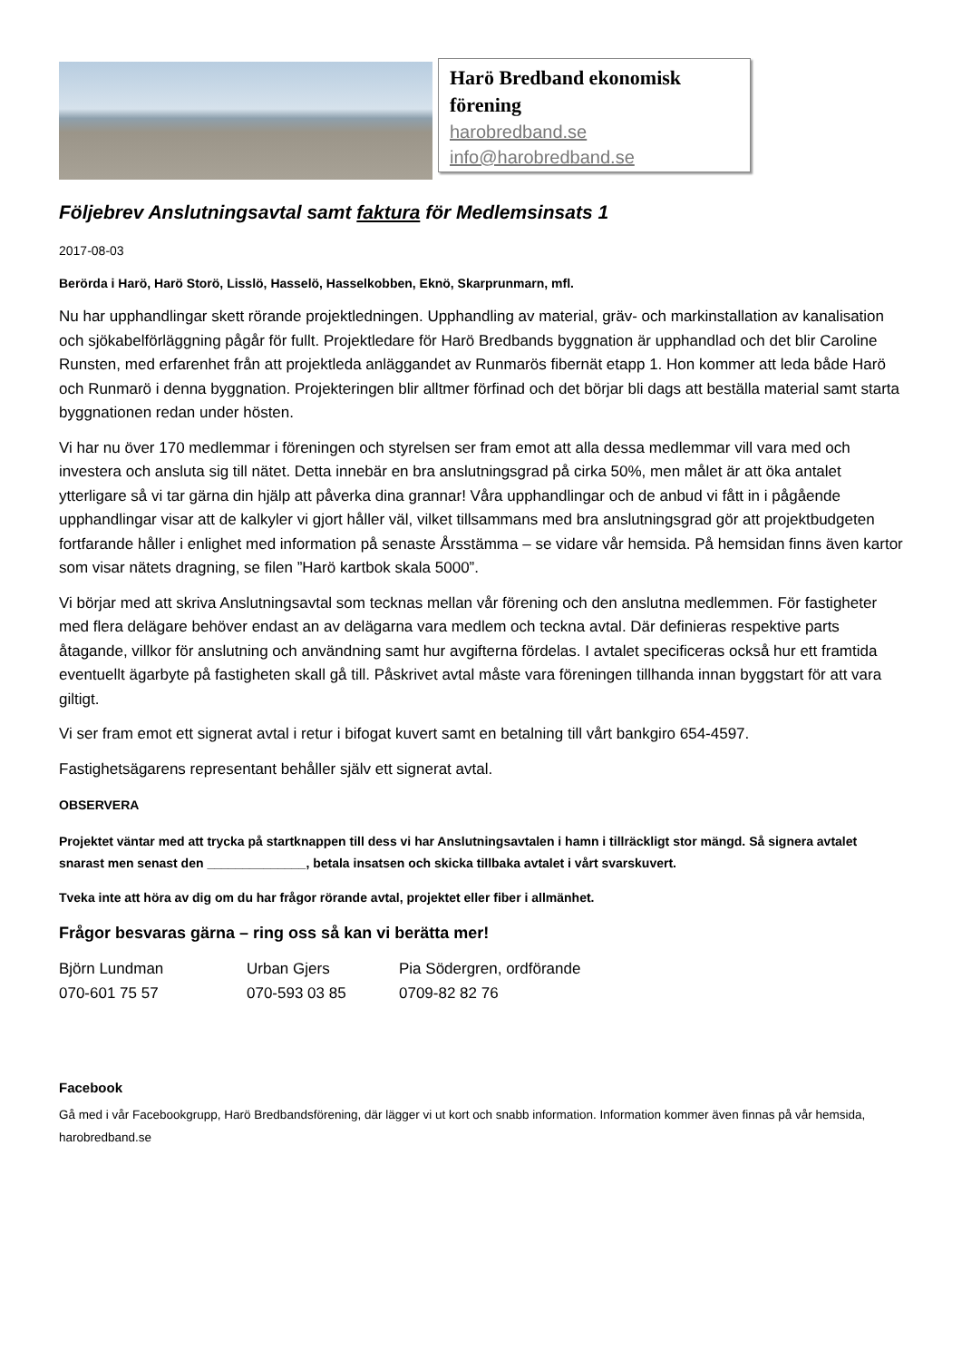Harö Bredband ekonomisk förening
harobredband.se
info@harobredband.se
Följebrev Anslutningsavtal samt faktura för Medlemsinsats 1
2017-08-03
Berörda i Harö, Harö Storö, Lisslö, Hasselö, Hasselkobben, Eknö, Skarprunmarn, mfl.
Nu har upphandlingar skett rörande projektledningen. Upphandling av material, gräv- och markinstallation av kanalisation och sjökabelförläggning pågår för fullt. Projektledare för Harö Bredbands byggnation är upphandlad och det blir Caroline Runsten, med erfarenhet från att projektleda anläggandet av Runmarös fibernät etapp 1. Hon kommer att leda både Harö och Runmarö i denna byggnation. Projekteringen blir alltmer förfinad och det börjar bli dags att beställa material samt starta byggnationen redan under hösten.
Vi har nu över 170 medlemmar i föreningen och styrelsen ser fram emot att alla dessa medlemmar vill vara med och investera och ansluta sig till nätet. Detta innebär en bra anslutningsgrad på cirka 50%, men målet är att öka antalet ytterligare så vi tar gärna din hjälp att påverka dina grannar! Våra upphandlingar och de anbud vi fått in i pågående upphandlingar visar att de kalkyler vi gjort håller väl, vilket tillsammans med bra anslutningsgrad gör att projektbudgeten fortfarande håller i enlighet med information på senaste Årsstämma – se vidare vår hemsida. På hemsidan finns även kartor som visar nätets dragning, se filen ”Harö kartbok skala 5000”.
Vi börjar med att skriva Anslutningsavtal som tecknas mellan vår förening och den anslutna medlemmen. För fastigheter med flera delägare behöver endast an av delägarna vara medlem och teckna avtal. Där definieras respektive parts åtagande, villkor för anslutning och användning samt hur avgifterna fördelas. I avtalet specificeras också hur ett framtida eventuellt ägarbyte på fastigheten skall gå till. Påskrivet avtal måste vara föreningen tillhanda innan byggstart för att vara giltigt.
Vi ser fram emot ett signerat avtal i retur i bifogat kuvert samt en betalning till vårt bankgiro 654-4597.
Fastighetsägarens representant behåller själv ett signerat avtal.
OBSERVERA
Projektet väntar med att trycka på startknappen till dess vi har Anslutningsavtalen i hamn i tillräckligt stor mängd. Så signera avtalet snarast men senast den ______________, betala insatsen och skicka tillbaka avtalet i vårt svarskuvert.
Tveka inte att höra av dig om du har frågor rörande avtal, projektet eller fiber i allmänhet.
Frågor besvaras gärna – ring oss så kan vi berätta mer!
Björn Lundman
070-601 75 57
Urban Gjers
070-593 03 85
Pia Södergren, ordförande
0709-82 82 76
Facebook
Gå med i vår Facebookgrupp, Harö Bredbandsförening, där lägger vi ut kort och snabb information. Information kommer även finnas på vår hemsida, harobredband.se